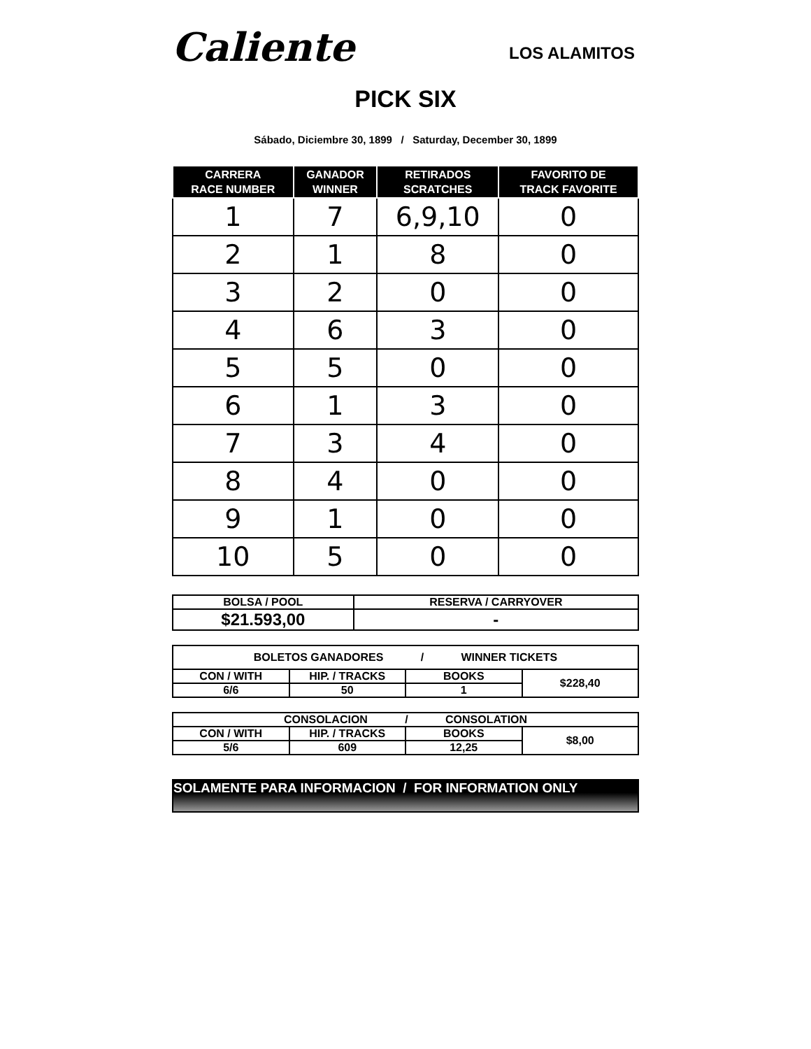Caliente
LOS ALAMITOS
PICK SIX
Sábado, Diciembre 30, 1899 / Saturday, December 30, 1899
| CARRERA RACE NUMBER | GANADOR WINNER | RETIRADOS SCRATCHES | FAVORITO DE TRACK FAVORITE |
| --- | --- | --- | --- |
| 1 | 7 | 6,9,10 | 0 |
| 2 | 1 | 8 | 0 |
| 3 | 2 | 0 | 0 |
| 4 | 6 | 3 | 0 |
| 5 | 5 | 0 | 0 |
| 6 | 1 | 3 | 0 |
| 7 | 3 | 4 | 0 |
| 8 | 4 | 0 | 0 |
| 9 | 1 | 0 | 0 |
| 10 | 5 | 0 | 0 |
| BOLSA / POOL | RESERVA / CARRYOVER |
| $21.593,00 | - |
| BOLETOS GANADORES / WINNER TICKETS | | | |
| CON / WITH | HIP. / TRACKS | BOOKS | $228,40 |
| 6/6 | 50 | 1 | |
| CONSOLACION / CONSOLATION | | | |
| CON / WITH | HIP. / TRACKS | BOOKS | $8,00 |
| 5/6 | 609 | 12,25 | |
SOLAMENTE PARA INFORMACION / FOR INFORMATION ONLY